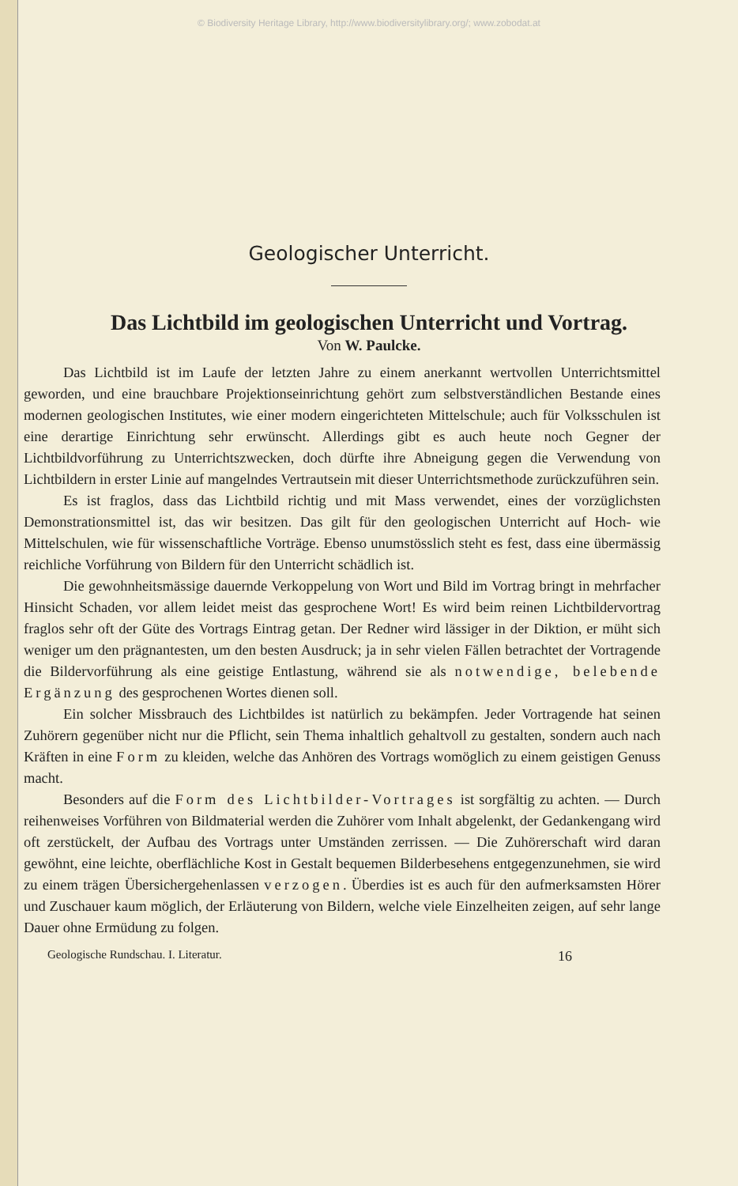© Biodiversity Heritage Library, http://www.biodiversitylibrary.org/; www.zobodat.at
Geologischer Unterricht.
Das Lichtbild im geologischen Unterricht und Vortrag.
Von W. Paulcke.
Das Lichtbild ist im Laufe der letzten Jahre zu einem anerkannt wertvollen Unterrichtsmittel geworden, und eine brauchbare Projektionseinrichtung gehört zum selbstverständlichen Bestande eines modernen geologischen Institutes, wie einer modern eingerichteten Mittelschule; auch für Volksschulen ist eine derartige Einrichtung sehr erwünscht. Allerdings gibt es auch heute noch Gegner der Lichtbildvorführung zu Unterrichtszwecken, doch dürfte ihre Abneigung gegen die Verwendung von Lichtbildern in erster Linie auf mangelndes Vertrautsein mit dieser Unterrichtsmethode zurückzuführen sein.
Es ist fraglos, dass das Lichtbild richtig und mit Mass verwendet, eines der vorzüglichsten Demonstrationsmittel ist, das wir besitzen. Das gilt für den geologischen Unterricht auf Hoch- wie Mittelschulen, wie für wissenschaftliche Vorträge. Ebenso unumstösslich steht es fest, dass eine übermässig reichliche Vorführung von Bildern für den Unterricht schädlich ist.
Die gewohnheitsmässige dauernde Verkoppelung von Wort und Bild im Vortrag bringt in mehrfacher Hinsicht Schaden, vor allem leidet meist das gesprochene Wort! Es wird beim reinen Lichtbildervortrag fraglos sehr oft der Güte des Vortrags Eintrag getan. Der Redner wird lässiger in der Diktion, er müht sich weniger um den prägnantesten, um den besten Ausdruck; ja in sehr vielen Fällen betrachtet der Vortragende die Bildervorführung als eine geistige Entlastung, während sie als notwendige, belebende Ergänzung des gesprochenen Wortes dienen soll.
Ein solcher Missbrauch des Lichtbildes ist natürlich zu bekämpfen. Jeder Vortragende hat seinen Zuhörern gegenüber nicht nur die Pflicht, sein Thema inhaltlich gehaltvoll zu gestalten, sondern auch nach Kräften in eine Form zu kleiden, welche das Anhören des Vortrags womöglich zu einem geistigen Genuss macht.
Besonders auf die Form des Lichtbilder-Vortrages ist sorgfältig zu achten. — Durch reihenweises Vorführen von Bildmaterial werden die Zuhörer vom Inhalt abgelenkt, der Gedankengang wird oft zerstückelt, der Aufbau des Vortrags unter Umständen zerrissen. — Die Zuhörerschaft wird daran gewöhnt, eine leichte, oberflächliche Kost in Gestalt bequemen Bilderbesehens entgegenzunehmen, sie wird zu einem trägen Übersichergehenlassen verzogen. Überdies ist es auch für den aufmerksamsten Hörer und Zuschauer kaum möglich, der Erläuterung von Bildern, welche viele Einzelheiten zeigen, auf sehr lange Dauer ohne Ermüdung zu folgen.
Geologische Rundschau. I. Literatur. 16